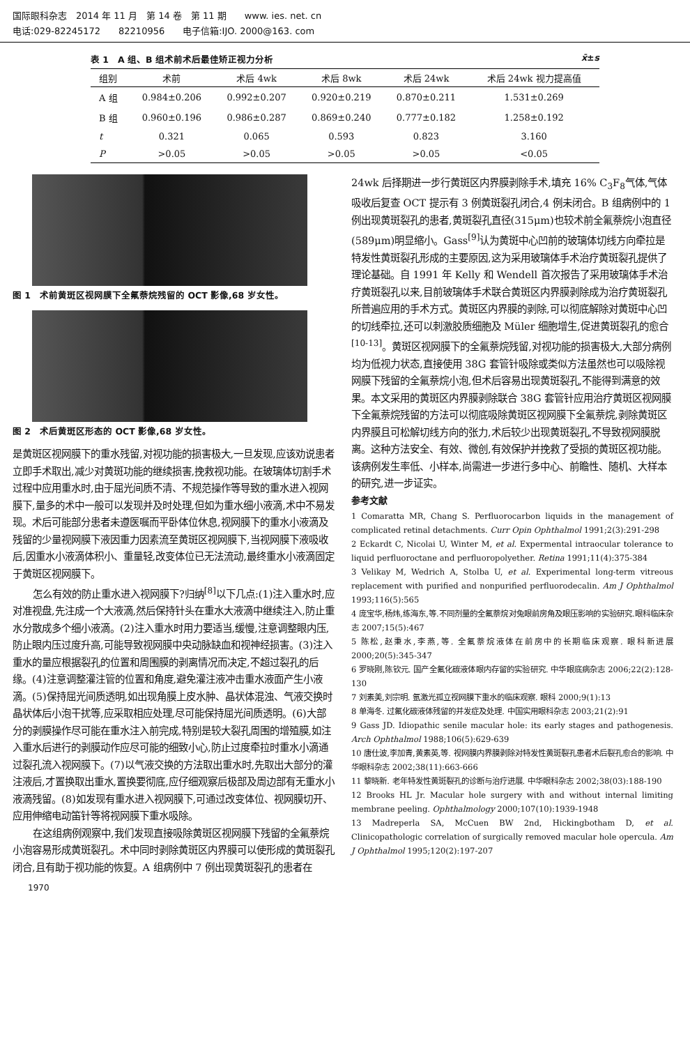国际眼科杂志　2014 年 11 月　第 14 卷　第 11 期　　www. ies. net. cn
电话:029-82245172　　82210956　　电子信箱:IJO. 2000@163. com
表 1　A 组、B 组术前术后最佳矫正视力分析 x̄±s
| 组别 | 术前 | 术后 4wk | 术后 8wk | 术后 24wk | 术后 24wk 视力提高值 |
| --- | --- | --- | --- | --- | --- |
| A 组 | 0.984±0.206 | 0.992±0.207 | 0.920±0.219 | 0.870±0.211 | 1.531±0.269 |
| B 组 | 0.960±0.196 | 0.986±0.287 | 0.869±0.240 | 0.777±0.182 | 1.258±0.192 |
| t | 0.321 | 0.065 | 0.593 | 0.823 | 3.160 |
| P | >0.05 | >0.05 | >0.05 | >0.05 | <0.05 |
图 1　术前黄斑区视网膜下全氟萘烷残留的 OCT 影像,68 岁女性。
图 2　术后黄斑区形态的 OCT 影像,68 岁女性。
是黄斑区视网膜下的重水残留,对视功能的损害极大,一旦发现,应该劝说患者立即手术取出,减少对黄斑功能的继续损害,挽救视功能。在玻璃体切割手术过程中应用重水时,由于屈光间质不清、不规范操作等导致的重水进入视网膜下,量多的术中一般可以发现并及时处理,但如为重水细小液滴,术中不易发现。术后可能部分患者未遵医嘱而平卧体位休息,视网膜下的重水小液滴及残留的少量视网膜下液因重力因素流至黄斑区视网膜下,当视网膜下液吸收后,因重水小液滴体积小、重量轻,改变体位已无法流动,最终重水小液滴固定于黄斑区视网膜下。
怎么有效的防止重水进入视网膜下?归纳<sup>[8]</sup>以下几点:(1)注入重水时,应对准视盘,先注成一个大液滴,然后保持针头在重水大液滴中继续注入,防止重水分散成多个细小液滴。(2)注入重水时用力要适当,缓慢,注意调整眼内压,防止眼内压过度升高,可能导致视网膜中央动脉缺血和视神经损害。(3)注入重水的量应根据裂孔的位置和周围膜的剥离情况而决定,不超过裂孔的后缘。(4)注意调整灌注管的位置和角度,避免灌注液冲击重水液面产生小液滴。(5)保持屈光间质透明,如出现角膜上皮水肿、晶状体混浊、气液交换时晶状体后小泡干扰等,应采取相应处理,尽可能保持屈光间质透明。(6)大部分的剥膜操作尽可能在重水注入前完成,特别是较大裂孔周围的增殖膜,如注入重水后进行的剥膜动作应尽可能的细致小心,防止过度牵拉时重水小滴通过裂孔流入视网膜下。(7)以气液交换的方法取出重水时,先取出大部分的灌注液后,才置换取出重水,置换要彻底,应仔细观察后极部及周边部有无重水小液滴残留。(8)如发现有重水进入视网膜下,可通过改变体位、视网膜切开、应用伸缩电动笛针等将视网膜下重水吸除。
在这组病例观察中,我们发现直接吸除黄斑区视网膜下残留的全氟萘烷小泡容易形成黄斑裂孔。术中同时剥除黄斑区内界膜可以使形成的黄斑裂孔闭合,且有助于视功能的恢复。A 组病例中 7 例出现黄斑裂孔的患者在
24wk 后择期进一步行黄斑区内界膜剥除手术,填充 16% C<sub>3</sub>F<sub>8</sub>气体,气体吸收后复查 OCT 提示有 3 例黄斑裂孔闭合,4 例未闭合。B 组病例中的 1 例出现黄斑裂孔的患者,黄斑裂孔直径(315μm)也较术前全氟萘烷小泡直径(589μm)明显缩小。Gass<sup>[9]</sup>认为黄斑中心凹前的玻璃体切线方向牵拉是特发性黄斑裂孔形成的主要原因,这为采用玻璃体手术治疗黄斑裂孔提供了理论基础。自 1991 年 Kelly 和 Wendell 首次报告了采用玻璃体手术治疗黄斑裂孔以来,目前玻璃体手术联合黄斑区内界膜剥除成为治疗黄斑裂孔所普遍应用的手术方式。黄斑区内界膜的剥除,可以彻底解除对黄斑中心凹的切线牵拉,还可以刺激胶质细胞及 Müler 细胞增生,促进黄斑裂孔的愈合<sup>[10-13]</sup>。黄斑区视网膜下的全氟萘烷残留,对视功能的损害极大,大部分病例均为低视力状态,直接使用 38G 套管针吸除或类似方法虽然也可以吸除视网膜下残留的全氟萘烷小泡,但术后容易出现黄斑裂孔,不能得到满意的效果。本文采用的黄斑区内界膜剥除联合 38G 套管针应用治疗黄斑区视网膜下全氟萘烷残留的方法可以彻底吸除黄斑区视网膜下全氟萘烷,剥除黄斑区内界膜且可松解切线方向的张力,术后较少出现黄斑裂孔,不导致视网膜脱离。这种方法安全、有效、微创,有效保护并挽救了受损的黄斑区视功能。该病例发生率低、小样本,尚需进一步进行多中心、前瞻性、随机、大样本的研究,进一步证实。
参考文献
1 Comaratta MR, Chang S. Perfluorocarbon liquids in the management of complicated retinal detachments. Curr Opin Ophthalmol 1991;2(3):291-298
2 Eckardt C, Nicolai U, Winter M, et al. Expermental intraocular tolerance to liquid perfluoroctane and perfluoropolyether. Retina 1991;11(4):375-384
3 Velikay M, Wedrich A, Stolba U, et al. Experimental long-term vitreous replacement with purified and nonpurified perfluorodecalin. Am J Ophthalmol 1993;116(5):565
4 庞宝华,杨炜,练海东,等.不同剂量的全氟萘烷对兔眼前房角及眼压影响的实验研究.眼科临床杂志 2007;15(5):467
5 陈松,赵秉水,李燕,等. 全氟萘烷液体在前房中的长期临床观察. 眼科新进展 2000;20(5):345-347
6 罗晓刚,陈钦元. 国产全氟化碳液体眼内存留的实验研究. 中华眼底病杂志 2006;22(2):128-130
7 刘素美,刘宗明. 氩激光孤立视网膜下重水的临床观察. 眼科 2000;9(1):13
8 单海冬. 过氟化碳液体残留的并发症及处理. 中国实用眼科杂志 2003;21(2):91
9 Gass JD. Idiopathic senile macular hole: its early stages and pathogenesis. Arch Ophthalmol 1988;106(5):629-639
10 唐仕波,李加青,黄素英,等. 视网膜内界膜剥除对特发性黄斑裂孔患者术后裂孔愈合的影响. 中华眼科杂志 2002;38(11):663-666
11 黎晓新. 老年特发性黄斑裂孔的诊断与治疗进展. 中华眼科杂志 2002;38(03):188-190
12 Brooks HL Jr. Macular hole surgery with and without internal limiting membrane peeling. Ophthalmology 2000;107(10):1939-1948
13 Madreperla SA, McCuen BW 2nd, Hickingbotham D, et al. Clinicopathologic correlation of surgically removed macular hole opercula. Am J Ophthalmol 1995;120(2):197-207
1970